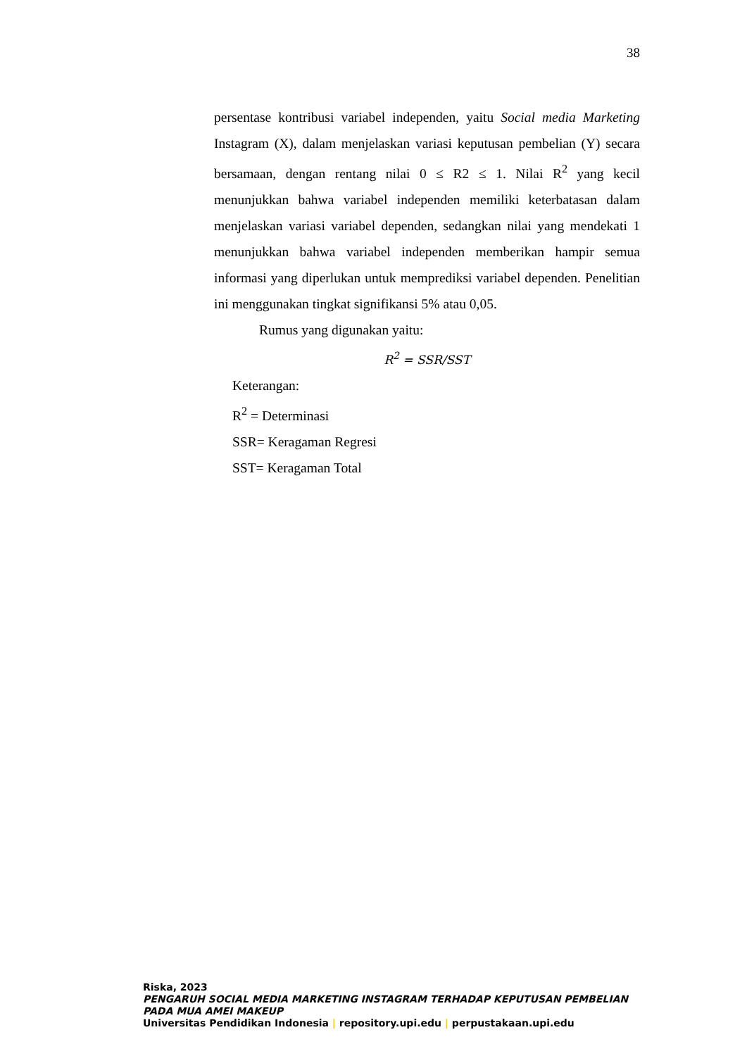38
persentase kontribusi variabel independen, yaitu Social media Marketing Instagram (X), dalam menjelaskan variasi keputusan pembelian (Y) secara bersamaan, dengan rentang nilai 0 ≤ R2 ≤ 1. Nilai R<sup>2</sup> yang kecil menunjukkan bahwa variabel independen memiliki keterbatasan dalam menjelaskan variasi variabel dependen, sedangkan nilai yang mendekati 1 menunjukkan bahwa variabel independen memberikan hampir semua informasi yang diperlukan untuk memprediksi variabel dependen. Penelitian ini menggunakan tingkat signifikansi 5% atau 0,05.
Rumus yang digunakan yaitu:
R<sup>2</sup> = SSR/SST
Keterangan:
R<sup>2</sup> = Determinasi
SSR= Keragaman Regresi
SST= Keragaman Total
Riska, 2023
PENGARUH SOCIAL MEDIA MARKETING INSTAGRAM TERHADAP KEPUTUSAN PEMBELIAN PADA MUA AMEI MAKEUP
Universitas Pendidikan Indonesia | repository.upi.edu | perpustakaan.upi.edu